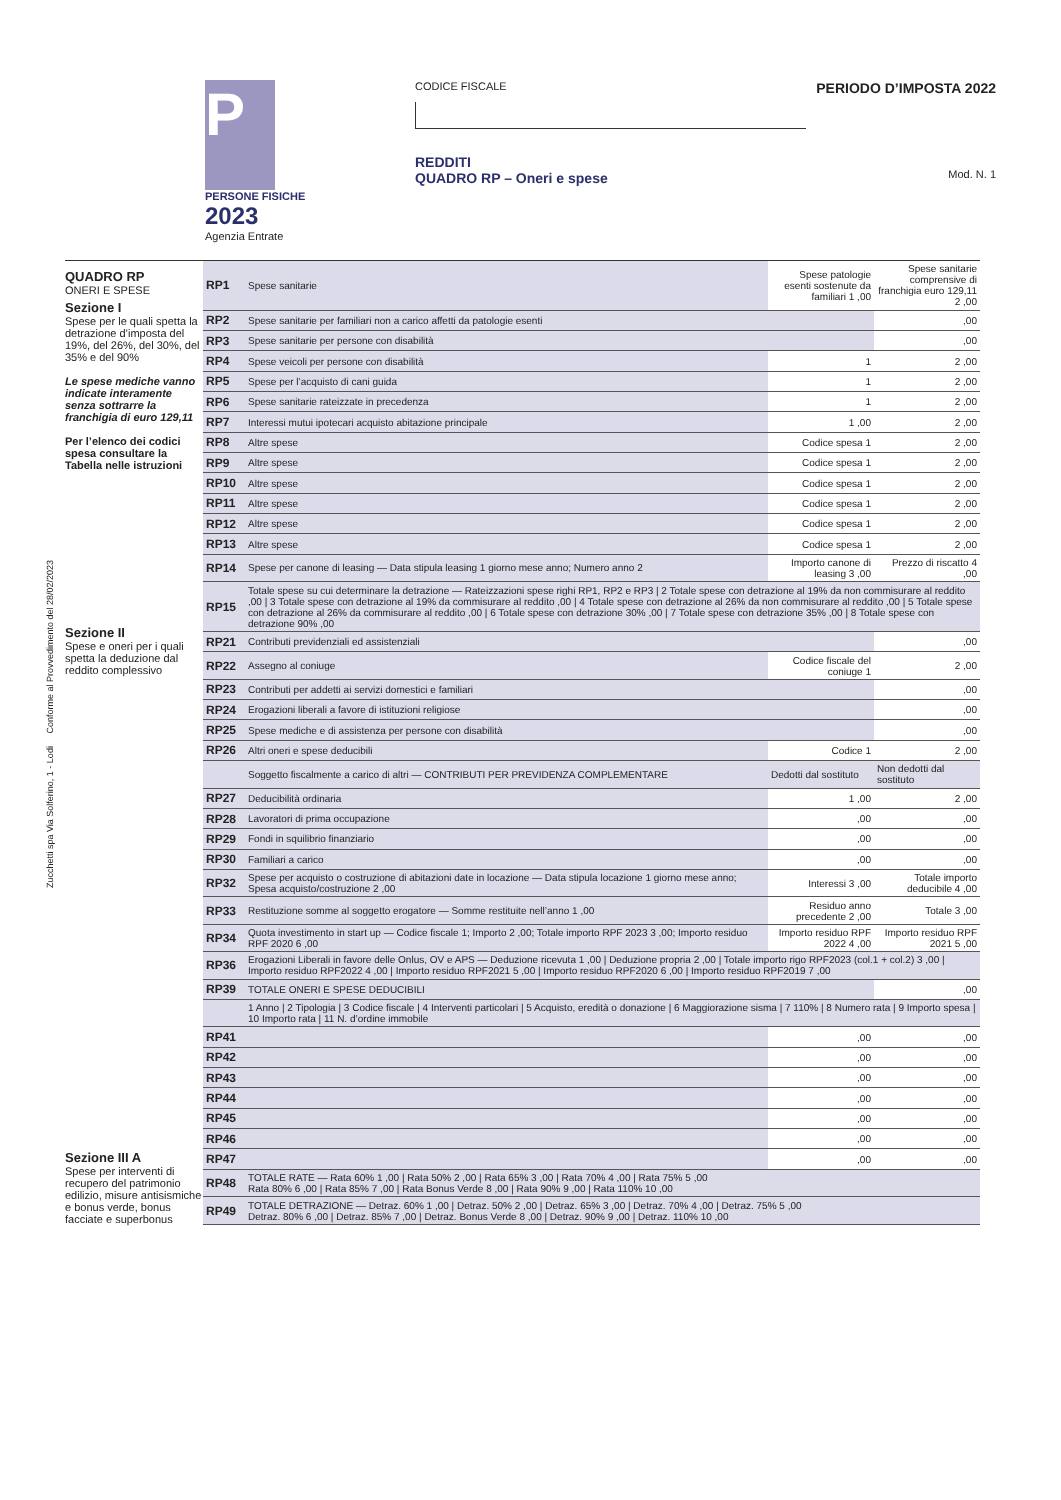Zucchetti spa Via Solferino, 1 - Lodi Conforme al Provvedimento del 28/02/2023
P
PERSONE FISICHE
2023
Agenzia Entrate
CODICE FISCALE
REDDITI
QUADRO RP – Oneri e spese
PERIODO D’IMPOSTA 2022
Mod. N. 1
QUADRO RP
ONERI E SPESE
Sezione I
Spese per le quali spetta la detrazione d’imposta del 19%, del 26%, del 30%, del 35% e del 90%
Le spese mediche vanno indicate interamente senza sottrarre la franchigia di euro 129,11
Per l’elenco dei codici spesa consultare la Tabella nelle istruzioni
Sezione II
Spese e oneri per i quali spetta la deduzione dal reddito complessivo
Sezione III A
Spese per interventi di recupero del patrimonio edilizio, misure antisismiche e bonus verde, bonus facciate e superbonus
| RP1 | Spese sanitarie | Spese patologie esenti sostenute da familiari 1 ,00 | Spese sanitarie comprensive di franchigia euro 129,11 2 ,00 |
| RP2 | Spese sanitarie per familiari non a carico affetti da patologie esenti | | ,00 |
| RP3 | Spese sanitarie per persone con disabilità | | ,00 |
| RP4 | Spese veicoli per persone con disabilità | 1 | 2 ,00 |
| RP5 | Spese per l’acquisto di cani guida | 1 | 2 ,00 |
| RP6 | Spese sanitarie rateizzate in precedenza | 1 | 2 ,00 |
| RP7 | Interessi mutui ipotecari acquisto abitazione principale | 1 ,00 | 2 ,00 |
| RP8 | Altre spese | Codice spesa 1 | 2 ,00 |
| RP9 | Altre spese | Codice spesa 1 | 2 ,00 |
| RP10 | Altre spese | Codice spesa 1 | 2 ,00 |
| RP11 | Altre spese | Codice spesa 1 | 2 ,00 |
| RP12 | Altre spese | Codice spesa 1 | 2 ,00 |
| RP13 | Altre spese | Codice spesa 1 | 2 ,00 |
| RP14 | Spese per canone di leasing — Data stipula leasing 1 giorno mese anno; Numero anno 2 | Importo canone di leasing 3 ,00 | Prezzo di riscatto 4 ,00 |
| RP15 | Totale spese su cui determinare la detrazione — Rateizzazioni spese righi RP1, RP2 e RP3 / 2 Totale spese con detrazione al 19% da non commisurare al reddito ,00 / 3 Totale spese con detrazione al 19% da commisurare al reddito ,00 / 4 Totale spese con detrazione al 26% da non commisurare al reddito ,00 / 5 Totale spese con detrazione al 26% da commisurare al reddito ,00 / 6 Totale spese con detrazione 30% ,00 / 7 Totale spese con detrazione 35% ,00 / 8 Totale spese con detrazione 90% ,00 | | |
| RP21 | Contributi previdenziali ed assistenziali | | ,00 |
| RP22 | Assegno al coniuge | Codice fiscale del coniuge 1 | 2 ,00 |
| RP23 | Contributi per addetti ai servizi domestici e familiari | | ,00 |
| RP24 | Erogazioni liberali a favore di istituzioni religiose | | ,00 |
| RP25 | Spese mediche e di assistenza per persone con disabilità | | ,00 |
| RP26 | Altri oneri e spese deducibili | Codice 1 | 2 ,00 |
| | Soggetto fiscalmente a carico di altri — CONTRIBUTI PER PREVIDENZA COMPLEMENTARE | Dedotti dal sostituto | Non dedotti dal sostituto |
| RP27 | Deducibilità ordinaria | 1 ,00 | 2 ,00 |
| RP28 | Lavoratori di prima occupazione | ,00 | ,00 |
| RP29 | Fondi in squilibrio finanziario | ,00 | ,00 |
| RP30 | Familiari a carico | ,00 | ,00 |
| RP32 | Spese per acquisto o costruzione di abitazioni date in locazione — Data stipula locazione 1 giorno mese anno; Spesa acquisto/costruzione 2 ,00 | Interessi 3 ,00 | Totale importo deducibile 4 ,00 |
| RP33 | Restituzione somme al soggetto erogatore — Somme restituite nell’anno 1 ,00 | Residuo anno precedente 2 ,00 | Totale 3 ,00 |
| RP34 | Quota investimento in start up — Codice fiscale 1; Importo 2 ,00; Totale importo RPF 2023 3 ,00; Importo residuo RPF 2020 6 ,00 | Importo residuo RPF 2022 4 ,00 | Importo residuo RPF 2021 5 ,00 |
| RP36 | Erogazioni Liberali in favore delle Onlus, OV e APS — Deduzione ricevuta 1 ,00 / Deduzione propria 2 ,00 / Totale importo rigo RPF2023 (col.1 + col.2) 3 ,00 / Importo residuo RPF2022 4 ,00 / Importo residuo RPF2021 5 ,00 / Importo residuo RPF2020 6 ,00 / Importo residuo RPF2019 7 ,00 | | |
| RP39 | TOTALE ONERI E SPESE DEDUCIBILI | | ,00 |
| | 1 Anno / 2 Tipologia / 3 Codice fiscale / 4 Interventi particolari / 5 Acquisto, eredità o donazione / 6 Maggiorazione sisma / 7 110% / 8 Numero rata / 9 Importo spesa / 10 Importo rata / 11 N. d’ordine immobile | | |
| RP41 | | ,00 | ,00 |
| RP42 | | ,00 | ,00 |
| RP43 | | ,00 | ,00 |
| RP44 | | ,00 | ,00 |
| RP45 | | ,00 | ,00 |
| RP46 | | ,00 | ,00 |
| RP47 | | ,00 | ,00 |
| RP48 | TOTALE RATE — Rata 60% 1 ,00 / Rata 50% 2 ,00 / Rata 65% 3 ,00 / Rata 70% 4 ,00 / Rata 75% 5 ,00 Rata 80% 6 ,00 / Rata 85% 7 ,00 / Rata Bonus Verde 8 ,00 / Rata 90% 9 ,00 / Rata 110% 10 ,00 | | |
| RP49 | TOTALE DETRAZIONE — Detraz. 60% 1 ,00 / Detraz. 50% 2 ,00 / Detraz. 65% 3 ,00 / Detraz. 70% 4 ,00 / Detraz. 75% 5 ,00 Detraz. 80% 6 ,00 / Detraz. 85% 7 ,00 / Detraz. Bonus Verde 8 ,00 / Detraz. 90% 9 ,00 / Detraz. 110% 10 ,00 | | |